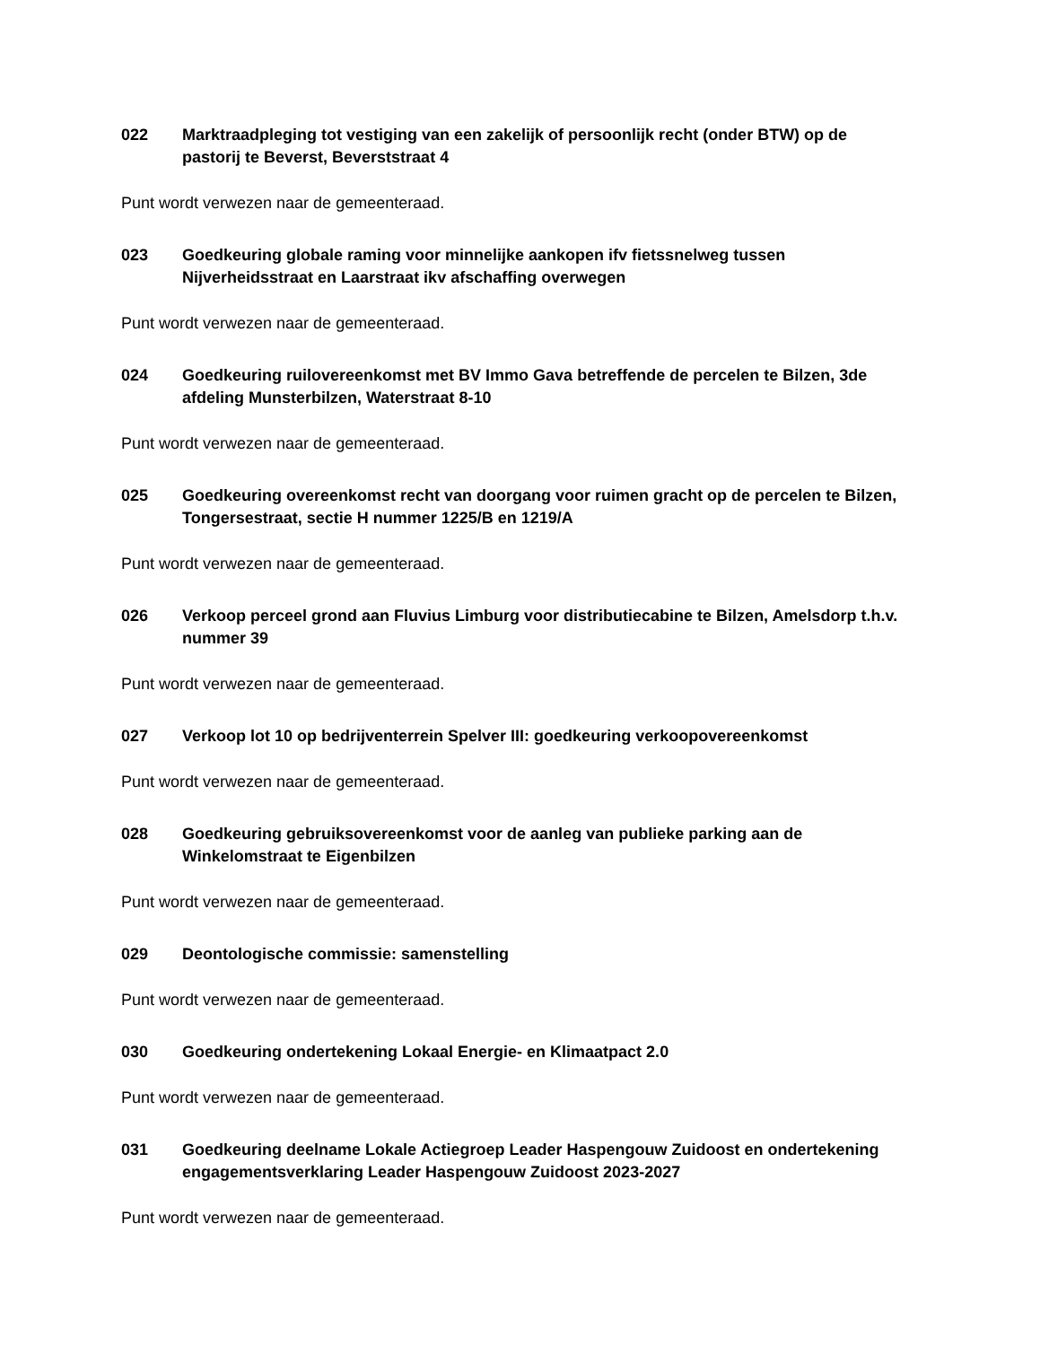022 Marktraadpleging tot vestiging van een zakelijk of persoonlijk recht (onder BTW) op de pastorij te Beverst, Beverststraat 4
Punt wordt verwezen naar de gemeenteraad.
023 Goedkeuring globale raming voor minnelijke aankopen ifv fietssnelweg tussen Nijverheidsstraat en Laarstraat ikv afschaffing overwegen
Punt wordt verwezen naar de gemeenteraad.
024 Goedkeuring ruilovereenkomst met BV Immo Gava betreffende de percelen te Bilzen, 3de afdeling Munsterbilzen, Waterstraat 8-10
Punt wordt verwezen naar de gemeenteraad.
025 Goedkeuring overeenkomst recht van doorgang voor ruimen gracht op de percelen te Bilzen, Tongersestraat, sectie H nummer 1225/B en 1219/A
Punt wordt verwezen naar de gemeenteraad.
026 Verkoop perceel grond aan Fluvius Limburg voor distributiecabine te Bilzen, Amelsdorp t.h.v. nummer 39
Punt wordt verwezen naar de gemeenteraad.
027 Verkoop lot 10 op bedrijventerrein Spelver III: goedkeuring verkoopovereenkomst
Punt wordt verwezen naar de gemeenteraad.
028 Goedkeuring gebruiksovereenkomst voor de aanleg van publieke parking aan de Winkelomstraat te Eigenbilzen
Punt wordt verwezen naar de gemeenteraad.
029 Deontologische commissie: samenstelling
Punt wordt verwezen naar de gemeenteraad.
030 Goedkeuring ondertekening Lokaal Energie- en Klimaatpact 2.0
Punt wordt verwezen naar de gemeenteraad.
031 Goedkeuring deelname Lokale Actiegroep Leader Haspengouw Zuidoost en ondertekening engagementsverklaring Leader Haspengouw Zuidoost 2023-2027
Punt wordt verwezen naar de gemeenteraad.